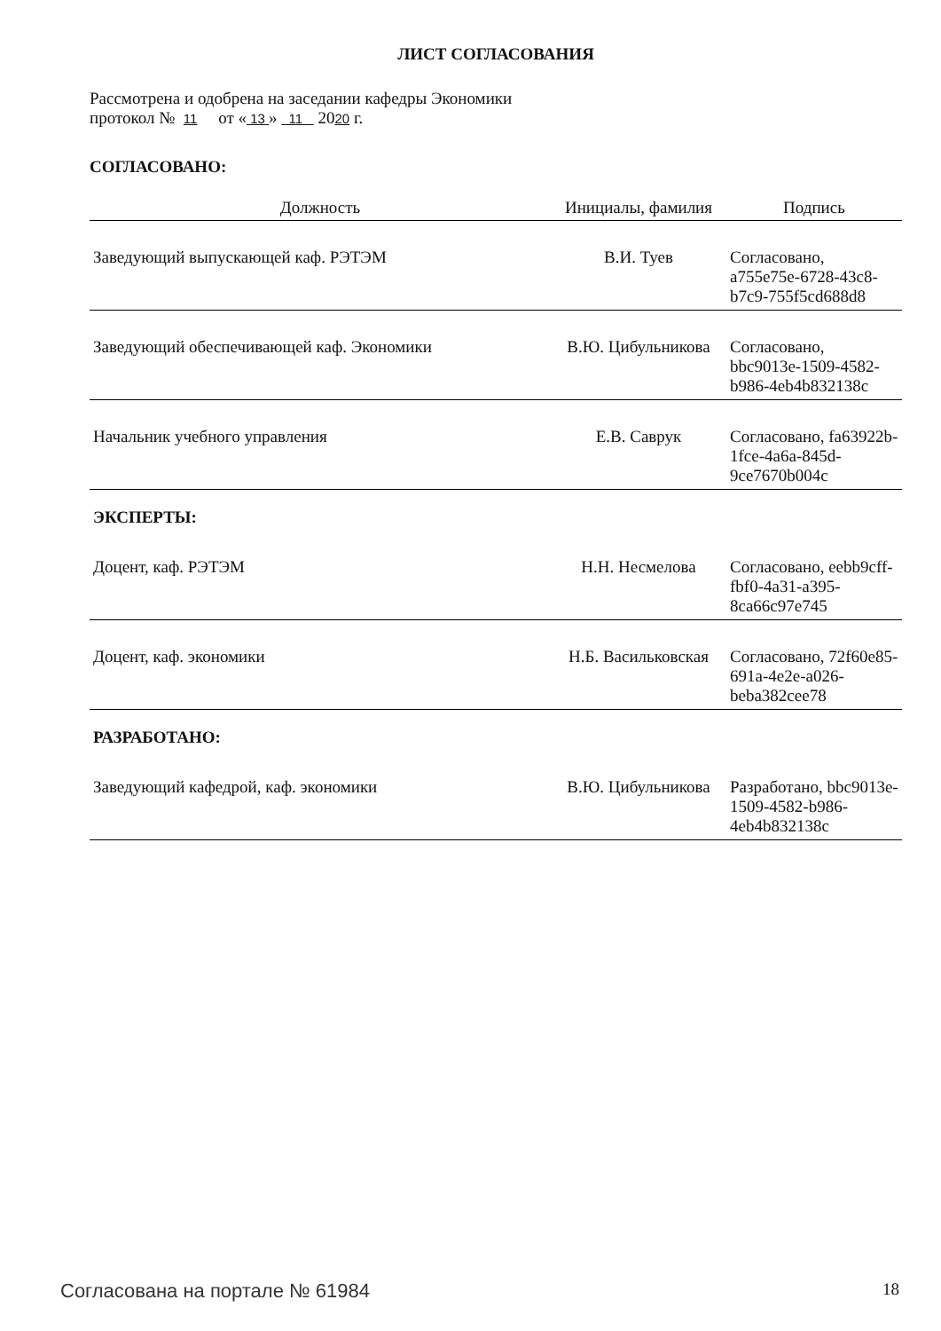ЛИСТ СОГЛАСОВАНИЯ
Рассмотрена и одобрена на заседании кафедры Экономики
протокол № 11 от « 13 » 11 2020 г.
СОГЛАСОВАНО:
| Должность | Инициалы, фамилия | Подпись |
| --- | --- | --- |
| Заведующий выпускающей каф. РЭТЭМ | В.И. Туев | Согласовано, a755e75e-6728-43c8-b7c9-755f5cd688d8 |
| Заведующий обеспечивающей каф. Экономики | В.Ю. Цибульникова | Согласовано, bbc9013e-1509-4582-b986-4eb4b832138c |
| Начальник учебного управления | Е.В. Саврук | Согласовано, fa63922b-1fce-4a6a-845d-9ce7670b004c |
| ЭКСПЕРТЫ: | | |
| Доцент, каф. РЭТЭМ | Н.Н. Несмелова | Согласовано, eebb9cff-fbf0-4a31-a395-8ca66c97e745 |
| Доцент, каф. экономики | Н.Б. Васильковская | Согласовано, 72f60e85-691a-4e2e-a026-beba382cee78 |
| РАЗРАБОТАНО: | | |
| Заведующий кафедрой, каф. экономики | В.Ю. Цибульникова | Разработано, bbc9013e-1509-4582-b986-4eb4b832138c |
Согласована на портале № 61984 18